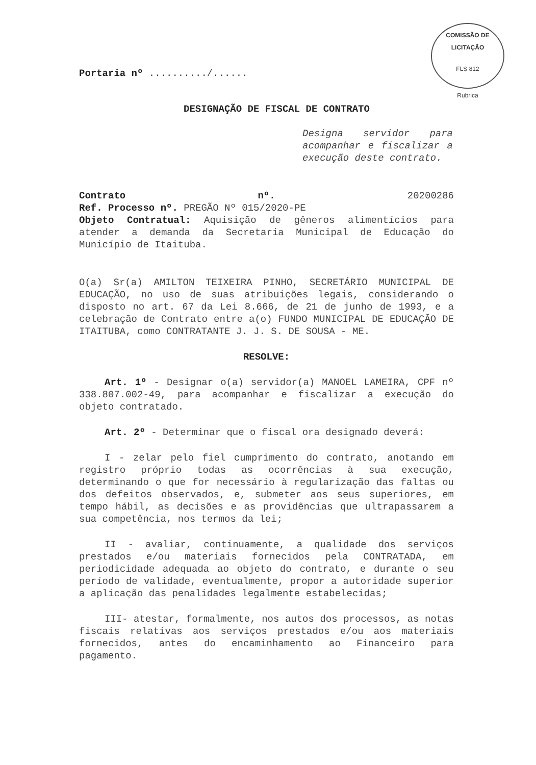COMISSÃO DE LICITAÇÃO
FLS 812
Rubrica
Portaria nº ........../......
DESIGNAÇÃO DE FISCAL DE CONTRATO
Designa servidor para acompanhar e fiscalizar a execução deste contrato.
Contrato nº. 20200286
Ref. Processo nº. PREGÃO Nº 015/2020-PE
Objeto Contratual: Aquisição de gêneros alimentícios para atender a demanda da Secretaria Municipal de Educação do Município de Itaituba.
O(a) Sr(a) AMILTON TEIXEIRA PINHO, SECRETÁRIO MUNICIPAL DE EDUCAÇÃO, no uso de suas atribuições legais, considerando o disposto no art. 67 da Lei 8.666, de 21 de junho de 1993, e a celebração de Contrato entre a(o) FUNDO MUNICIPAL DE EDUCAÇÃO DE ITAITUBA, como CONTRATANTE J. J. S. DE SOUSA - ME.
RESOLVE:
Art. 1º - Designar o(a) servidor(a) MANOEL LAMEIRA, CPF nº 338.807.002-49, para acompanhar e fiscalizar a execução do objeto contratado.
Art. 2º - Determinar que o fiscal ora designado deverá:
I - zelar pelo fiel cumprimento do contrato, anotando em registro próprio todas as ocorrências à sua execução, determinando o que for necessário à regularização das faltas ou dos defeitos observados, e, submeter aos seus superiores, em tempo hábil, as decisões e as providências que ultrapassarem a sua competência, nos termos da lei;
II - avaliar, continuamente, a qualidade dos serviços prestados e/ou materiais fornecidos pela CONTRATADA, em periodicidade adequada ao objeto do contrato, e durante o seu período de validade, eventualmente, propor a autoridade superior a aplicação das penalidades legalmente estabelecidas;
III- atestar, formalmente, nos autos dos processos, as notas fiscais relativas aos serviços prestados e/ou aos materiais fornecidos, antes do encaminhamento ao Financeiro para pagamento.